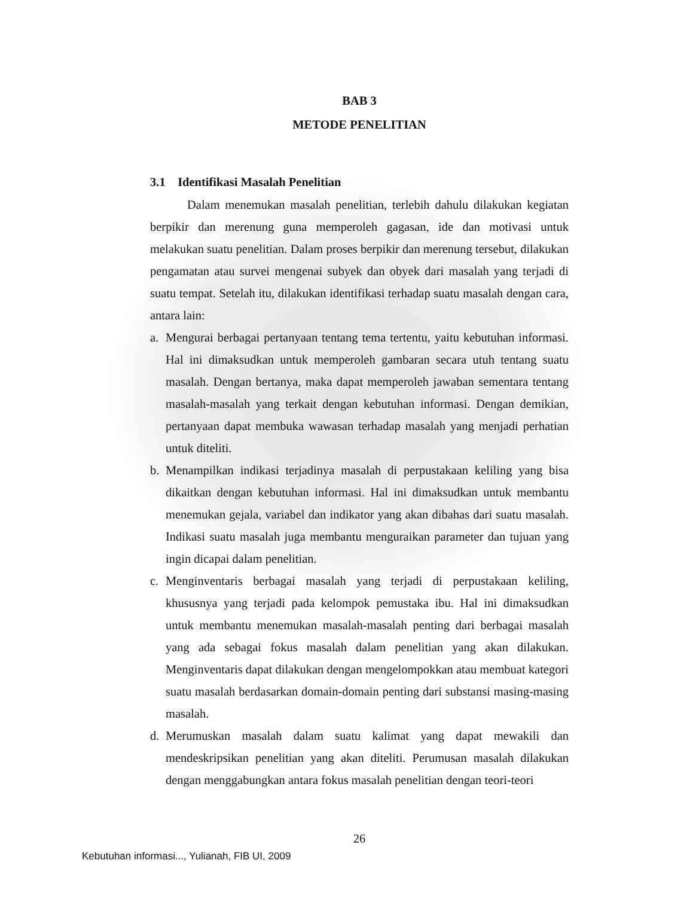BAB 3
METODE PENELITIAN
3.1 Identifikasi Masalah Penelitian
Dalam menemukan masalah penelitian, terlebih dahulu dilakukan kegiatan berpikir dan merenung guna memperoleh gagasan, ide dan motivasi untuk melakukan suatu penelitian. Dalam proses berpikir dan merenung tersebut, dilakukan pengamatan atau survei mengenai subyek dan obyek dari masalah yang terjadi di suatu tempat. Setelah itu, dilakukan identifikasi terhadap suatu masalah dengan cara, antara lain:
a. Mengurai berbagai pertanyaan tentang tema tertentu, yaitu kebutuhan informasi. Hal ini dimaksudkan untuk memperoleh gambaran secara utuh tentang suatu masalah. Dengan bertanya, maka dapat memperoleh jawaban sementara tentang masalah-masalah yang terkait dengan kebutuhan informasi. Dengan demikian, pertanyaan dapat membuka wawasan terhadap masalah yang menjadi perhatian untuk diteliti.
b. Menampilkan indikasi terjadinya masalah di perpustakaan keliling yang bisa dikaitkan dengan kebutuhan informasi. Hal ini dimaksudkan untuk membantu menemukan gejala, variabel dan indikator yang akan dibahas dari suatu masalah. Indikasi suatu masalah juga membantu menguraikan parameter dan tujuan yang ingin dicapai dalam penelitian.
c. Menginventaris berbagai masalah yang terjadi di perpustakaan keliling, khususnya yang terjadi pada kelompok pemustaka ibu. Hal ini dimaksudkan untuk membantu menemukan masalah-masalah penting dari berbagai masalah yang ada sebagai fokus masalah dalam penelitian yang akan dilakukan. Menginventaris dapat dilakukan dengan mengelompokkan atau membuat kategori suatu masalah berdasarkan domain-domain penting dari substansi masing-masing masalah.
d. Merumuskan masalah dalam suatu kalimat yang dapat mewakili dan mendeskripsikan penelitian yang akan diteliti. Perumusan masalah dilakukan dengan menggabungkan antara fokus masalah penelitian dengan teori-teori
26
Kebutuhan informasi..., Yulianah, FIB UI, 2009